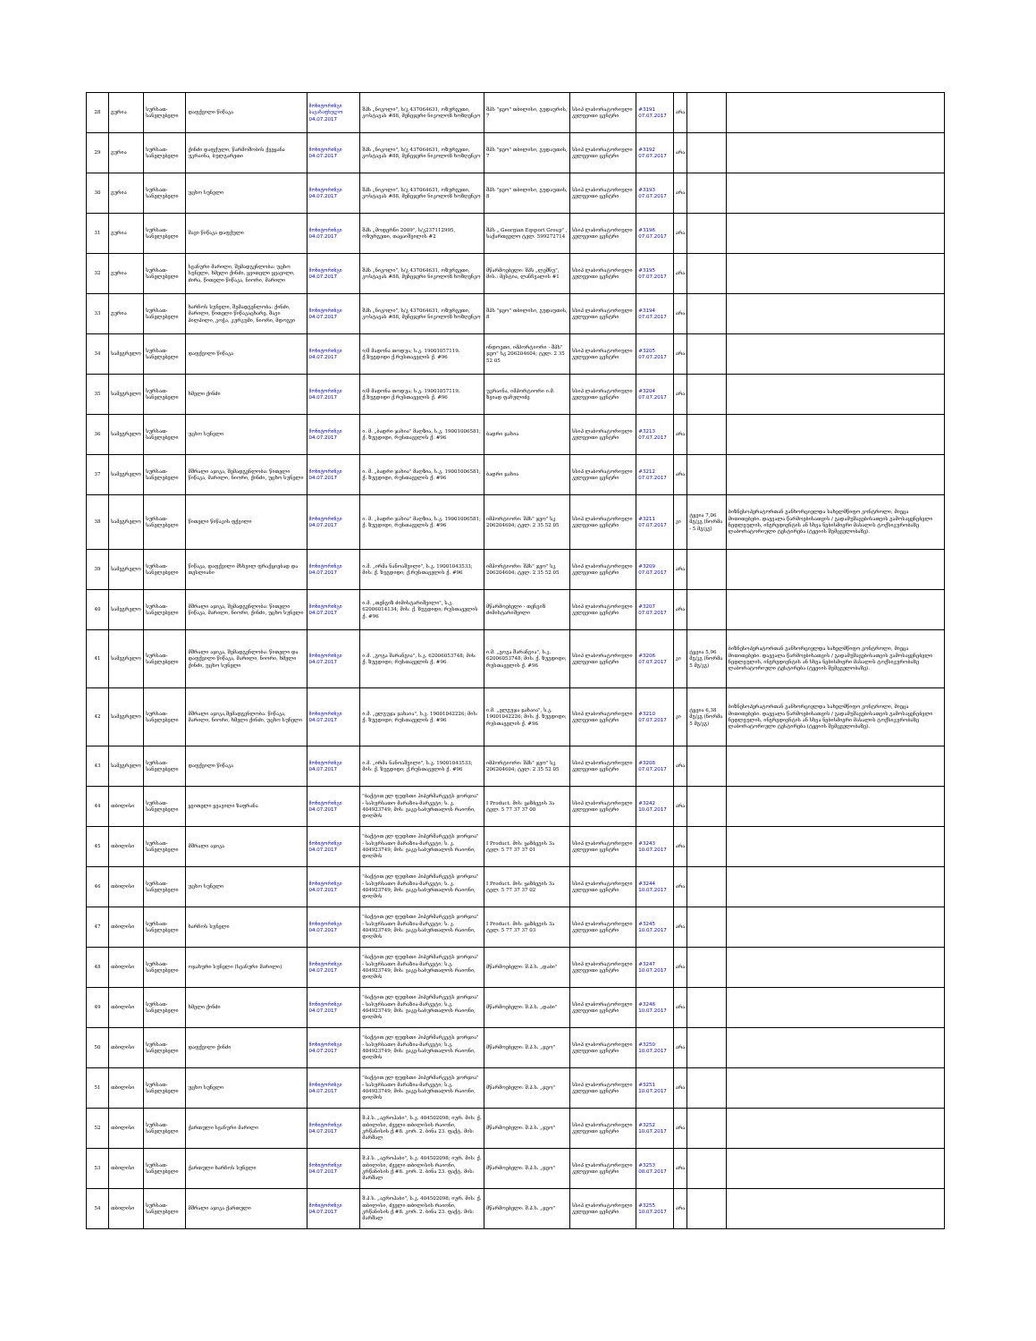| 28 | გურია | სურსათ-სანელებელი | დაფქვილი წიწაკა | მონიტორინგი საგაზაფხულო 04.07.2017 | შპს „ნიკოლი", ს/კ 437064631, ოზურგეთი, კოსტავას #88, მენეჯერი ნიკოლოზ ხოზღენკო | შპს "ჯეო" თბილისი, გუდაურის, 7 | სსიპ ლაბორატორიული კვლევითი ცენტრი | #3191 07.07.2017 | არა | | |
| 29 | გურია | სურსათ-სანელებელი | ქინძი დაფქული, წარმოშობის ქვეყანა უკრაინა, ბულგარეთი | მონიტორინგი 04.07.2017 | შპს „ნიკოლი", ს/კ 437064631, ოზურგეთი, კოსტავას #88, მენეჯერი ნიკოლოზ ხოზღენკო | შპს "ჯეო" თბილისი, გუდაუთის, 7 | სსიპ ლაბორატორიული კვლევითი ცენტრი | #3192 07.07.2017 | არა | | |
| 30 | გურია | სურსათ-სანელებელი | უცხო სუნელი | მონიტორინგი 04.07.2017 | შპს „ნიკოლი", ს/კ 437064631, ოზურგეთი, კოსტავას #88, მენეჯერი ნიკოლოზ ხოზღენკო | შპს "ჯეო" თბილისი, გუდაუთის, 8 | სსიპ ლაბორატორიული კვლევითი ცენტრი | #3193 07.07.2017 | არა | | |
| 31 | გურია | სურსათ-სანელებელი | შავი წიწაკა დაფქული | მონიტორინგი 04.07.2017 | შპს „მოდერნი 2009", ს/კ237112995, ოზურგეთი, თაყაიშვილის #2 | შპს „ Georgian Eqsport Group" , საქართველო ტელ: 599272714 | სსიპ ლაბორატორიული კვლევითი ცენტრი | #3196 07.07.2017 | არა | | |
| 32 | გურია | სურსათ-სანელებელი | სვანური მარილი, შემადგენლობა: უცხო სუნელი, ხმელი ქინძი, ყვითელი ყვავილი, ძირა, წითელი წიწაკა, ნიორი, მარილი | მონიტორინგი 04.07.2017 | შპს „ნიკოლი", ს/კ 437064631, ოზურგეთი, კოსტავას #88, მენეჯერი ნიკოლოზ ხოზღენკო | მწარმოებელი: შპს „ლეშნუ", მის.: მესტია, ლანჩვალის #1 | სსიპ ლაბორატორიული კვლევითი ცენტრი | #3195 07.07.2017 | არა | | |
| 33 | გურია | სურსათ-სანელებელი | ხარჩოს სუნელი, შემადგენლობა: ქინძი, მარილი, წითელი წიწაკაცხარე, შავი პილპილი, კოჭა, კურკუმი, ნიორი, მდოგვი | მონიტორინგი 04.07.2017 | შპს „ნიკოლი", ს/კ 437064631, ოზურგეთი, კოსტავას #88, მენეჯერი ნიკოლოზ ხოზღენკო | შპს "ჯეო" თბილისი, გუდაუთის, 8 | სსიპ ლაბორატორიული კვლევითი ცენტრი | #3194 07.07.2017 | არა | | |
| 34 | სამეგრელო | სურსათ-სანელებელი | დაფქვილი წიწაკა | მონიტორინგი 04.07.2017 | ი/მ მადონა თოდუა; ს.კ. 19001057119. ქ.ზუგდიდი ქ.რუსთაველის ქ. #96 | ინდოეთი, იმპორტიორი - შპს" ჯეო" სკ 206204604; ტელ: 2 35 52 05 | სსიპ ლაბორატორიული კვლევითი ცენტრი | #3205 07.07.2017 | არა | | |
| 35 | სამეგრელო | სურსათ-სანელებელი | ხმელი ქინძი | მონიტორინგი 04.07.2017 | ი/მ მადონა თოდუა; ს.კ. 19001057119. ქ.ზუგდიდი ქ.რუსთაველის ქ. #96 | უკრაინა, იმპორტიორი ი.მ. ზვიად ფაჩულიძე | სსიპ ლაბორატორიული კვლევითი ცენტრი | #3204 07.07.2017 | არა | | |
| 36 | სამეგრელო | სურსათ-სანელებელი | უცხო სუნელი | მონიტორინგი 04.07.2017 | ი. მ. „ბადრი ჯახია" მაღზია, ს.კ. 19001006581; ქ. ზუგდიდი, რუსთაველის ქ. #96 | ბადრი ჯახია | სსიპ ლაბორატორიული კვლევითი ცენტრი | #3213 07.07.2017 | არა | | |
| 37 | სამეგრელო | სურსათ-სანელებელი | მშრალი აჯიკა, შემადგენლობა: წითელი წიწაკა, მარილი, ნიორი, ქინძი, უცხო სუნელი | მონიტორინგი 04.07.2017 | ი. მ. „ბადრი ჯახია" მაღზია, ს.კ. 19001006581; ქ. ზუგდიდი, რუსთაველის ქ. #96 | ბადრი ჯახია | სსიპ ლაბორატორიული კვლევითი ცენტრი | #3212 07.07.2017 | არა | | |
| 38 | სამეგრელო | სურსათ-სანელებელი | წითელი წიწაკის ფქვილი | მონიტორინგი 04.07.2017 | ი. მ. „ბადრი ჯახია" მაღზია, ს.კ. 19001006581; ქ. ზუგდიდი, რუსთაველის ქ. #96 | იმპორტიორი: შპს" ჯეო" სკ 206204604; ტელ: 2 35 52 05 | სსიპ ლაბორატორიული კვლევითი ცენტრი | #3211 07.07.2017 | კი | ტყვია 7,06 მგ/კგ (ნორმა - 5 მგ/კგ) | ბიზნესოპერატორთან განხორციელდა სახელმწიფო კონტროლი, მიეცა მითითებები. დაევალა წარმოებისათვის / გადამუშავებისათვის გამოსაყენებელი ნედლეულის, ინგრედიენტის ან სხვა ნებისმიერი მასალის ტოქსიკურობაზე ლაბორატორიული ტესტირება (ტყვიის შემცველობაზე). |
| 39 | სამეგრელო | სურსათ-სანელებელი | წიწაკა, დაფქვილი მსხვილ ფრაქციებად და თესლიანი | მონიტორინგი 04.07.2017 | ი.მ. „ირმა ნანოაშვილი", ს.კ. 19001043533; მის: ქ. ზუგდიდი; ქ.რუსთაველის ქ. #96 | იმპორტიორი: შპს" ჯეო" სკ 206204604; ტელ: 2 35 52 05 | სსიპ ლაბორატორიული კვლევითი ცენტრი | #3209 07.07.2017 | არა | | |
| 40 | სამეგრელო | სურსათ-სანელებელი | მშრალი აჯიკა, შემადგენლობა: წითელი წიწაკა, მარილი, ნიორი, ქინძი, უცხო სუნელი | მონიტორინგი 04.07.2017 | ი.მ. „თენგიზ ძიმისტარიშვილი", ს.კ. 62006014134; მის: ქ. ზუგდიდი; რუსთაველის ქ. #96 | მწარმოებელი - თენგიზ ძიმისტარიშვილი | სსიპ ლაბორატორიული კვლევითი ცენტრი | #3207 07.07.2017 | არა | | |
| 41 | სამეგრელო | სურსათ-სანელებელი | მშრალი აჯიკა, შემადგენლობა: წითელი და დაფქვილი წიწაკა, მარილი, ნიორი, ხმელი ქინძი, უცხო სუნელი | მონიტორინგი 04.07.2017 | ი.მ. „გოგა შარანგია", ს.კ. 62006053748; მის: ქ. ზუგდიდი; რუსთაველის ქ. #96 | ი.მ. „გოგა შარანგია", ს.კ. 62006053748; მის: ქ. ზუგდიდი; რუსთაველის ქ. #96 | სსიპ ლაბორატორიული კვლევითი ცენტრი | #3206 07.07.2017 | კი | ტყვია 5,96 მგ/კგ (ნორმა 5 მგ/კგ) | ბიზნესოპერატორთან განხორციელდა სახელმწიფო კონტროლი, მიეცა მითითებები. დაევალა წარმოებისათვის / გადამუშავებისათვის გამოსაყენებელი ნედლეულის, ინგრედიენტის ან სხვა ნებისმიერი მასალის ტოქსიკურობაზე ლაბორატორიული ტესტირება (ტყვიის შემცველობაზე). |
| 42 | სამეგრელო | სურსათ-სანელებელი | მშრალი აჯიკა,შემადგენლობა: წიწაკა, მარილი, ნიორი, ხმელი ქინძი, უცხო სუნელი | მონიტორინგი 04.07.2017 | ი.მ. „ელგუჯა ჯახაია", ს.კ. 19001042226; მის: ქ. ზუგდიდი; რუსთაველის ქ. #96 | ი.მ. „ელგუჯა ჯახაია", ს.კ. 19001042226; მის: ქ. ზუგდიდი; რუსთაველის ქ. #96 | სსიპ ლაბორატორიული კვლევითი ცენტრი | #3210 07.07.2017 | კი | ტყვია 6,38 მგ/კგ (ნორმა 5 მგ/კგ) | ბიზნესოპერატორთან განხორციელდა სახელმწიფო კონტროლი, მიეცა მითითებები. დაევალა წარმოებისათვის / გადამუშავებისათვის გამოსაყენებელი ნედლეულის, ინგრედიენტის ან სხვა ნებისმიერი მასალის ტოქსიკურობაზე ლაბორატორიული ტესტირება (ტყვიის შემცველობაზე). |
| 43 | სამეგრელო | სურსათ-სანელებელი | დაფქვილი წიწაკა | მონიტორინგი 04.07.2017 | ი.მ. „ირმა ნანოაშვილი", ს.კ. 19001043533; მის: ქ. ზუგდიდი; ქ.რუსთაველის ქ. #96 | იმპორტიორი: შპს" ჯეო" სკ 206204604; ტელ: 2 35 52 05 | სსიპ ლაბორატორიული კვლევითი ცენტრი | #3208 07.07.2017 | არა | | |
| 44 | თბილისი | სურსათ-სანელებელი | ყვითელი ყვავილი ზაფრანა | მონიტორინგი 04.07.2017 | "ბაქტით ელ ფუდსთი ჰიპერმარკეტს ჯორჯია" - სასურსათო მარაზია-მარკეტი; ს. კ. 404923749; მის: ვაკე-საბურთალოს რაიონი, დიღმის | I Product. მის: ყაზბეგის 3ა ტელ: 5 77 37 37 00 | სსიპ ლაბორატორიული კვლევითი ცენტრი | #3242 10.07.2017 | არა | | |
| 45 | თბილისი | სურსათ-სანელებელი | მშრალი აჯიკა | მონიტორინგი 04.07.2017 | "ბაქტით ელ ფუდსთი ჰიპერმარკეტს ჯორჯია" - სასურსათო მარაზია-მარკეტი; ს. კ. 404923749; მის: ვაკე-საბურთალოს რაიონი, დიღმის | I Product. მის: ყაზბეგის 3ა ტელ: 5 77 37 37 01 | სსიპ ლაბორატორიული კვლევითი ცენტრი | #3243 10.07.2017 | არა | | |
| 46 | თბილისი | სურსათ-სანელებელი | უცხო სუნელი | მონიტორინგი 04.07.2017 | "ბაქტით ელ ფუდსთი ჰიპერმარკეტს ჯორჯია" - სასურსათო მარაზია-მარკეტი; ს. კ. 404923749; მის: ვაკე-საბურთალოს რაიონი, დიღმის | I Product. მის: ყაზბეგის 3ა ტელ: 5 77 37 37 02 | სსიპ ლაბორატორიული კვლევითი ცენტრი | #3244 10.07.2017 | არა | | |
| 47 | თბილისი | სურსათ-სანელებელი | ხარჩოს სუნელი | მონიტორინგი 04.07.2017 | "ბაქტით ელ ფუდსთი ჰიპერმარკეტს ჯორჯია" - სასურსათო მარაზია-მარკეტი; ს. კ. 404923749; მის: ვაკე-საბურთალოს რაიონი, დიღმის | I Product. მის: ყაზბეგის 3ა ტელ: 5 77 37 37 03 | სსიპ ლაბორატორიული კვლევითი ცენტრი | #3245 10.07.2017 | არა | | |
| 48 | თბილისი | სურსათ-სანელებელი | ოჯახური სუნელი (სვანური მარილი) | მონიტორინგი 04.07.2017 | "ბაქტით ელ ფუდსთი ჰიპერმარკეტს ჯორჯია" - სასურსათო მარაზია-მარკეტი; ს.კ. 404923749; მის: ვაკე-საბურთალოს რაიონი, დიღმის | მწარმოებელი: შ.პ.ს. „დაბი" | სსიპ ლაბორატორიული კვლევითი ცენტრი | #3247 10.07.2017 | არა | | |
| 49 | თბილისი | სურსათ-სანელებელი | ხმელი ქინძი | მონიტორინგი 04.07.2017 | "ბაქტით ელ ფუდსთი ჰიპერმარკეტს ჯორჯია" - სასურსათო მარაზია-მარკეტი; ს.კ. 404923749; მის: ვაკე-საბურთალოს რაიონი, დიღმის | მწარმოებელი: შ.პ.ს. „დაბი" | სსიპ ლაბორატორიული კვლევითი ცენტრი | #3248 10.07.2017 | არა | | |
| 50 | თბილისი | სურსათ-სანელებელი | დაფქვილი ქინძი | მონიტორინგი 04.07.2017 | "ბაქტით ელ ფუდსთი ჰიპერმარკეტს ჯორჯია" - სასურსათო მარაზია-მარკეტი; ს.კ. 404923749; მის: ვაკე-საბურთალოს რაიონი, დიღმის | მწარმოებელი: შ.პ.ს. „ჯეო" | სსიპ ლაბორატორიული კვლევითი ცენტრი | #3250 10.07.2017 | არა | | |
| 51 | თბილისი | სურსათ-სანელებელი | უცხო სუნელი | მონიტორინგი 04.07.2017 | "ბაქტით ელ ფუდსთი ჰიპერმარკეტს ჯორჯია" - სასურსათო მარაზია-მარკეტი; ს.კ. 404923749; მის: ვაკე-საბურთალოს რაიონი, დიღმის | მწარმოებელი: შ.პ.ს. „ჯეო" | სსიპ ლაბორატორიული კვლევითი ცენტრი | #3251 10.07.2017 | არა | | |
| 52 | თბილისი | სურსათ-სანელებელი | ქართული სვანური მარილი | მონიტორინგი 04.07.2017 | შ.პ.ს. „აგროჰაბი", ს.კ. 404502098; იურ. მის: ქ. თბილისი, ძველი თბილისის რაიონი, კრწანისის ქ.#8. კორ. 2. ბინა 23. ფაქტ. მის: მარშალ | მწარმოებელი: შ.პ.ს. „ჯეო" | სსიპ ლაბორატორიული კვლევითი ცენტრი | #3252 10.07.2017 | არა | | |
| 53 | თბილისი | სურსათ-სანელებელი | ქართული ხარჩოს სუნელი | მონიტორინგი 04.07.2017 | შ.პ.ს. „აგროჰაბი", ს.კ. 404502098; იურ. მის: ქ. თბილისი, ძველი თბილისის რაიონი, კრწანისის ქ.#8. კორ. 2. ბინა 23. ფაქტ. მის: მარშალ | მწარმოებელი: შ.პ.ს. „ჯეო" | სსიპ ლაბორატორიული კვლევითი ცენტრი | #3253 08.07.2017 | არა | | |
| 54 | თბილისი | სურსათ-სანელებელი | მშრალი აჯიკა ქართული | მონიტორინგი 04.07.2017 | შ.პ.ს. „აგროჰაბი", ს.კ. 404502098; იურ. მის: ქ. თბილისი, ძველი თბილისის რაიონი, კრწანისის ქ.#8. კორ. 2. ბინა 23. ფაქტ. მის: მარშალ | მწარმოებელი: შ.პ.ს. „ჯეო" | სსიპ ლაბორატორიული კვლევითი ცენტრი | #3255 10.07.2017 | არა | | |